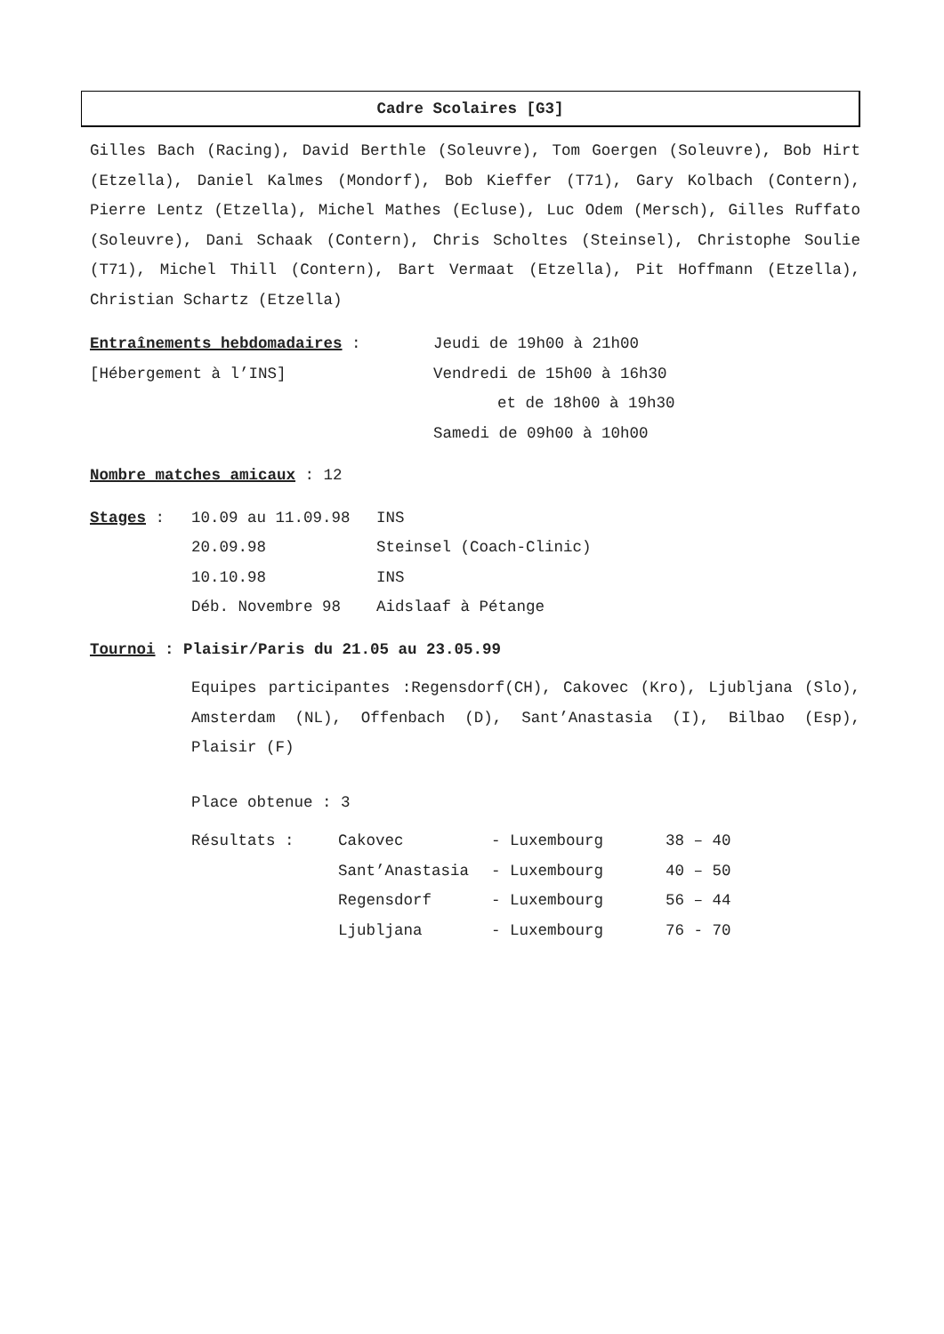Cadre Scolaires [G3]
Gilles Bach (Racing), David Berthle (Soleuvre), Tom Goergen (Soleuvre), Bob Hirt (Etzella), Daniel Kalmes (Mondorf), Bob Kieffer (T71), Gary Kolbach (Contern), Pierre Lentz (Etzella), Michel Mathes (Ecluse), Luc Odem (Mersch), Gilles Ruffato (Soleuvre), Dani Schaak (Contern), Chris Scholtes (Steinsel), Christophe Soulie (T71), Michel Thill (Contern), Bart Vermaat (Etzella), Pit Hoffmann (Etzella), Christian Schartz (Etzella)
| Entraînements hebdomadaires : | Jeudi de 19h00 à 21h00 |
| [Hébergement à l’INS] | Vendredi de 15h00 à 16h30 |
| | et de 18h00 à 19h30 |
| | Samedi de 09h00 à 10h00 |
Nombre matches amicaux : 12
| Stages : | 10.09 au 11.09.98 | INS |
| | 20.09.98 | Steinsel (Coach-Clinic) |
| | 10.10.98 | INS |
| | Déb. Novembre 98 | Aidslaaf à Pétange |
Tournoi : Plaisir/Paris du 21.05 au 23.05.99
Equipes participantes :Regensdorf(CH), Cakovec (Kro), Ljubljana (Slo), Amsterdam (NL), Offenbach (D), Sant’Anastasia (I), Bilbao (Esp), Plaisir (F)
Place obtenue : 3
| Résultats : | Cakovec | - Luxembourg | 38 – 40 |
| | Sant’Anastasia | - Luxembourg | 40 – 50 |
| | Regensdorf | - Luxembourg | 56 – 44 |
| | Ljubljana | - Luxembourg | 76 - 70 |